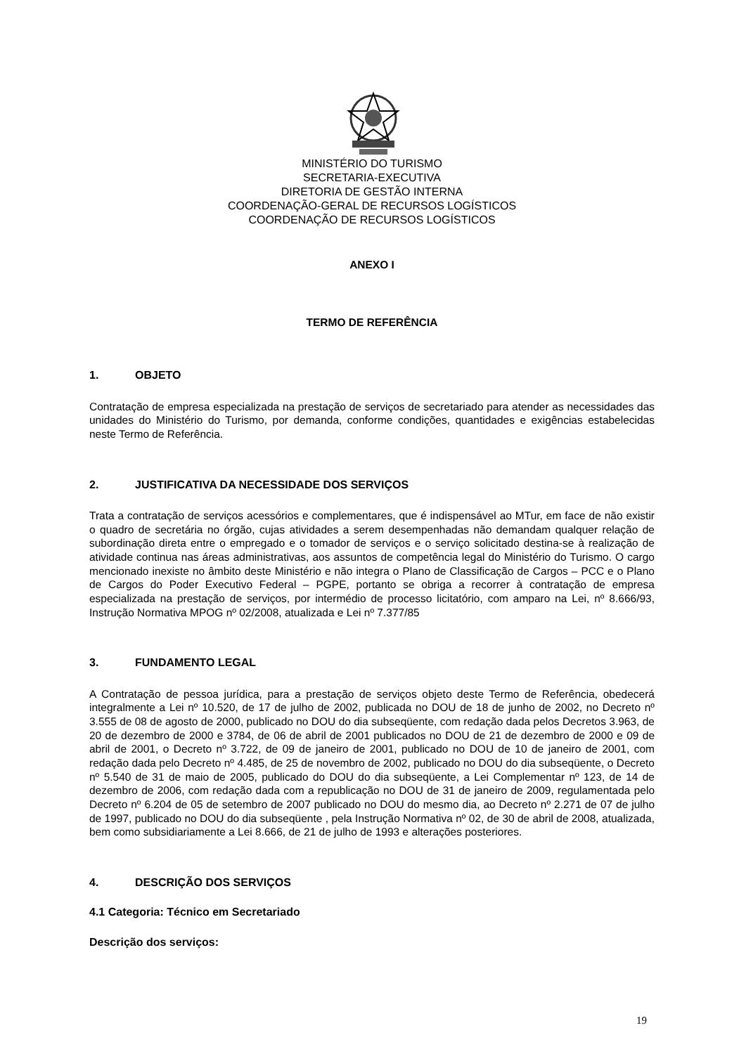MINISTÉRIO DO TURISMO
SECRETARIA-EXECUTIVA
DIRETORIA DE GESTÃO INTERNA
COORDENAÇÃO-GERAL DE RECURSOS LOGÍSTICOS
COORDENAÇÃO DE RECURSOS LOGÍSTICOS
ANEXO I
TERMO DE REFERÊNCIA
1. OBJETO
Contratação de empresa especializada na prestação de serviços de secretariado para atender as necessidades das unidades do Ministério do Turismo, por demanda, conforme condições, quantidades e exigências estabelecidas neste Termo de Referência.
2. JUSTIFICATIVA DA NECESSIDADE DOS SERVIÇOS
Trata a contratação de serviços acessórios e complementares, que é indispensável ao MTur, em face de não existir o quadro de secretária no órgão, cujas atividades a serem desempenhadas não demandam qualquer relação de subordinação direta entre o empregado e o tomador de serviços e o serviço solicitado destina-se à realização de atividade continua nas áreas administrativas, aos assuntos de competência legal do Ministério do Turismo. O cargo mencionado inexiste no âmbito deste Ministério e não integra o Plano de Classificação de Cargos – PCC e o Plano de Cargos do Poder Executivo Federal – PGPE, portanto se obriga a recorrer à contratação de empresa especializada na prestação de serviços, por intermédio de processo licitatório, com amparo na Lei, nº 8.666/93, Instrução Normativa MPOG nº 02/2008, atualizada e Lei nº 7.377/85
3. FUNDAMENTO LEGAL
A Contratação de pessoa jurídica, para a prestação de serviços objeto deste Termo de Referência, obedecerá integralmente a Lei nº 10.520, de 17 de julho de 2002, publicada no DOU de 18 de junho de 2002, no Decreto nº 3.555 de 08 de agosto de 2000, publicado no DOU do dia subseqüente, com redação dada pelos Decretos 3.963, de 20 de dezembro de 2000 e 3784, de 06 de abril de 2001 publicados no DOU de 21 de dezembro de 2000 e 09 de abril de 2001, o Decreto nº 3.722, de 09 de janeiro de 2001, publicado no DOU de 10 de janeiro de 2001, com redação dada pelo Decreto nº 4.485, de 25 de novembro de 2002, publicado no DOU do dia subseqüente, o Decreto nº 5.540 de 31 de maio de 2005, publicado do DOU do dia subseqüente, a Lei Complementar nº 123, de 14 de dezembro de 2006, com redação dada com a republicação no DOU de 31 de janeiro de 2009, regulamentada pelo Decreto nº 6.204 de 05 de setembro de 2007 publicado no DOU do mesmo dia, ao Decreto nº 2.271 de 07 de julho de 1997, publicado no DOU do dia subseqüente , pela Instrução Normativa nº 02, de 30 de abril de 2008, atualizada, bem como subsidiariamente a Lei 8.666, de 21 de julho de 1993 e alterações posteriores.
4. DESCRIÇÃO DOS SERVIÇOS
4.1 Categoria: Técnico em Secretariado
Descrição dos serviços:
19